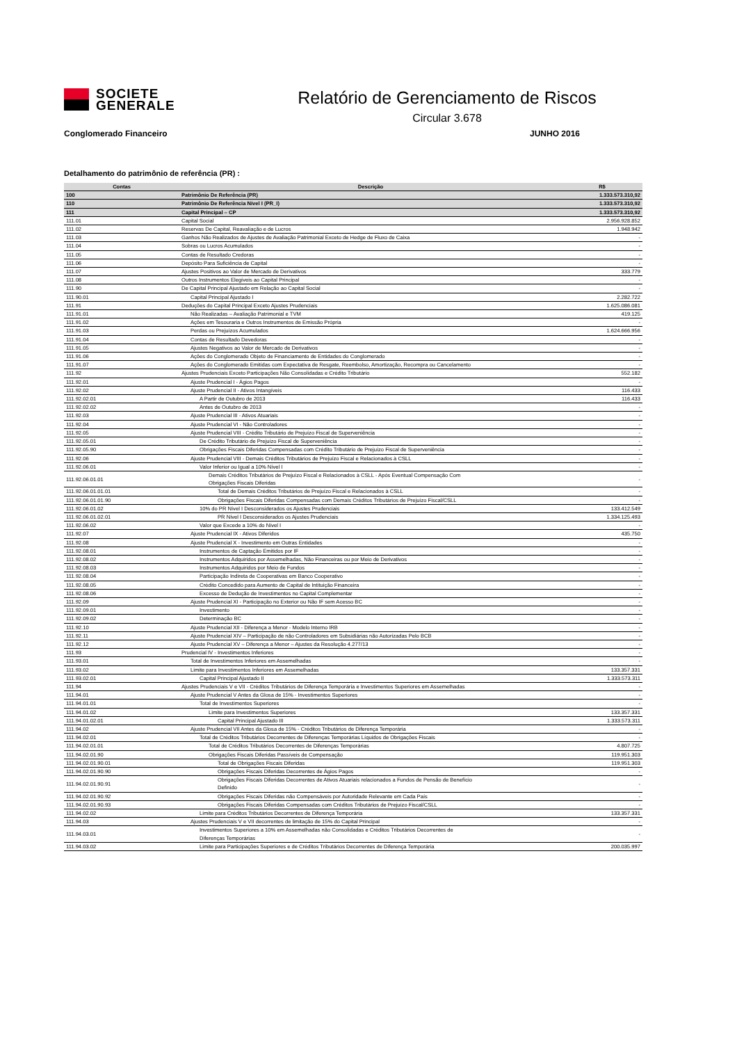SOCIETE
GENERALE
Relatório de Gerenciamento de Riscos
Circular 3.678
Conglomerado Financeiro JUNHO 2016
Detalhamento do patrimônio de referência (PR) :
| Contas | Descrição | R$ |
| --- | --- | --- |
| 100 | Patrimônio De Referência (PR) | 1.333.573.310,92 |
| 110 | Patrimônio De Referência Nível I (PR_I) | 1.333.573.310,92 |
| 111 | Capital Principal – CP | 1.333.573.310,92 |
| 111.01 | Capital Social | 2.956.928.852 |
| 111.02 | Reservas De Capital, Reavaliação e de Lucros | 1.948.942 |
| 111.03 | Ganhos Não Realizados de Ajustes de Avaliação Patrimonial Exceto de Hedge de Fluxo de Caixa | - |
| 111.04 | Sobras ou Lucros Acumulados | - |
| 111.05 | Contas de Resultado Credoras | - |
| 111.06 | Depósito Para Suficiência de Capital | - |
| 111.07 | Ajustes Positivos ao Valor de Mercado de Derivativos | 333.779 |
| 111.08 | Outros Instrumentos Elegíveis ao Capital Principal | - |
| 111.90 | De Capital Principal Ajustado em Relação ao Capital Social | - |
| 111.90.01 | Capital Principal Ajustado I | 2.282.722 |
| 111.91 | Deduções do Capital Principal Exceto Ajustes Prudenciais | 1.625.086.081 |
| 111.91.01 | Não Realizadas – Avaliação Patrimonial e TVM | 419.125 |
| 111.91.02 | Ações em Tesouraria e Outros Instrumentos de Emissão Própria | - |
| 111.91.03 | Perdas ou Prejuízos Acumulados | 1.624.666.956 |
| 111.91.04 | Contas de Resultado Devedoras | - |
| 111.91.05 | Ajustes Negativos ao Valor de Mercado de Derivativos | - |
| 111.91.06 | Ações do Conglomerado Objeto de Financiamento de Entidades do Conglomerado | - |
| 111.91.07 | Ações do Conglomerado Emitidas com Expectativa de Resgate, Reembolso, Amortização, Recompra ou Cancelamento | - |
| 111.92 | Ajustes Prudenciais Exceto Participações Não Consolidadas e Crédito Tributário | 552.182 |
| 111.92.01 | Ajuste Prudencial I - Ágios Pagos | - |
| 111.92.02 | Ajuste Prudencial II - Ativos Intangíveis | 116.433 |
| 111.92.02.01 | A Partir de Outubro de 2013 | 116.433 |
| 111.92.02.02 | Antes de Outubro de 2013 | - |
| 111.92.03 | Ajuste Prudencial III - Ativos Atuariais | - |
| 111.92.04 | Ajuste Prudencial VI - Não Controladores | - |
| 111.92.05 | Ajuste Prudencial VIII - Crédito Tributário de Prejuízo Fiscal de Superveniência | - |
| 111.92.05.01 | De Crédito Tributário de Prejuízo Fiscal de Superveniência | - |
| 111.92.05.90 | Obrigações Fiscais Diferidas Compensadas com Crédito Tributário de Prejuízo Fiscal de Superveniência | - |
| 111.92.06 | Ajuste Prudencial VIII - Demais Créditos Tributários de Prejuízo Fiscal e Relacionados à CSLL | - |
| 111.92.06.01 | Valor Inferior ou Igual a 10% Nível I | - |
| 111.92.06.01.01 | Demais Créditos Tributários de Prejuízo Fiscal e Relacionados à CSLL - Após Eventual Compensação Com Obrigações Fiscais Diferidas | - |
| 111.92.06.01.01.01 | Total de Demais Créditos Tributários de Prejuízo Fiscal e Relacionados à CSLL | - |
| 111.92.06.01.01.90 | Obrigações Fiscais Diferidas Compensadas com Demais Créditos Tributários de Prejuízo Fiscal/CSLL | - |
| 111.92.06.01.02 | 10% do PR Nível I Desconsiderados os Ajustes Prudenciais | 133.412.549 |
| 111.92.06.01.02.01 | PR Nível I Desconsiderados os Ajustes Prudenciais | 1.334.125.493 |
| 111.92.06.02 | Valor que Excede a 10% do Nível I | - |
| 111.92.07 | Ajuste Prudencial IX - Ativos Diferidos | 435.750 |
| 111.92.08 | Ajuste Prudencial X - Investimento em Outras Entidades | - |
| 111.92.08.01 | Instrumentos de Captação Emitidos por IF | - |
| 111.92.08.02 | Instrumentos Adquiridos por Assemelhadas, Não Financeiras ou por Meio de Derivativos | - |
| 111.92.08.03 | Instrumentos Adquiridos por Meio de Fundos | - |
| 111.92.08.04 | Participação Indireta de Cooperativas em Banco Cooperativo | - |
| 111.92.08.05 | Crédito Concedido para Aumento de Capital de Intituição Financeira | - |
| 111.92.08.06 | Excesso de Dedução de Investimentos no Capital Complementar | - |
| 111.92.09 | Ajuste Prudencial XI - Participação no Exterior ou Não IF sem Acesso BC | - |
| 111.92.09.01 | Investimento | - |
| 111.92.09.02 | Determinação BC | - |
| 111.92.10 | Ajuste Prudencial XII - Diferença a Menor - Modelo Interno IRB | - |
| 111.92.11 | Ajuste Prudencial XIV – Participação de não Controladores em Subsidiárias não Autorizadas Pelo BCB | - |
| 111.92.12 | Ajuste Prudencial XV – Diferença a Menor – Ajustes da Resolução 4.277/13 | - |
| 111.93 | Prudencial IV - Investimentos Inferiores | - |
| 111.93.01 | Total de Investimentos Inferiores em Assemelhadas | - |
| 111.93.02 | Limite para Investimentos Inferiores em Assemelhadas | 133.357.331 |
| 111.93.02.01 | Capital Principal Ajustado II | 1.333.573.311 |
| 111.94 | Ajustes Prudenciais V e VII - Créditos Tributários de Diferença Temporária e Investimentos Superiores em Assemelhadas | - |
| 111.94.01 | Ajuste Prudencial V Antes da Glosa de 15% - Investimentos Superiores | - |
| 111.94.01.01 | Total de Investimentos Superiores | - |
| 111.94.01.02 | Limite para Investimentos Superiores | 133.357.331 |
| 111.94.01.02.01 | Capital Principal Ajustado III | 1.333.573.311 |
| 111.94.02 | Ajuste Prudencial VII Antes da Glosa de 15% - Créditos Tributários de Diferença Temporária | - |
| 111.94.02.01 | Total de Créditos Tributários Decorrentes de Diferenças Temporárias Líquidos de Obrigações Fiscais | - |
| 111.94.02.01.01 | Total de Créditos Tributários Decorrentes de Diferenças Temporárias | 4.807.725 |
| 111.94.02.01.90 | Obrigações Fiscais Diferidas Passíveis de Compensação | 119.951.303 |
| 111.94.02.01.90.01 | Total de Obrigações Fiscais Diferidas | 119.951.303 |
| 111.94.02.01.90.90 | Obrigações Fiscais Diferidas Decorrentes de Ágios Pagos | - |
| 111.94.02.01.90.91 | Obrigações Fiscais Diferidas Decorrentes de Ativos Atuariais relacionados a Fundos de Pensão de Benefício Definido | - |
| 111.94.02.01.90.92 | Obrigações Fiscais Diferidas não Compensáveis por Autoridade Relevante em Cada País | - |
| 111.94.02.01.90.93 | Obrigações Fiscais Diferidas Compensadas com Créditos Tributários de Prejuízo Fiscal/CSLL | - |
| 111.94.02.02 | Limite para Créditos Tributários Decorrentes de Diferença Temporária | 133.357.331 |
| 111.94.03 | Ajustes Prudenciais V e VII decorrentes de limitação de 15% do Capital Principal | - |
| 111.94.03.01 | Investimentos Superiores a 10% em Assemelhadas não Consolidadas e Créditos Tributários Decorrentes de Diferenças Temporárias | - |
| 111.94.03.02 | Limite para Participações Superiores e de Créditos Tributários Decorrentes de Diferença Temporária | 200.035.997 |